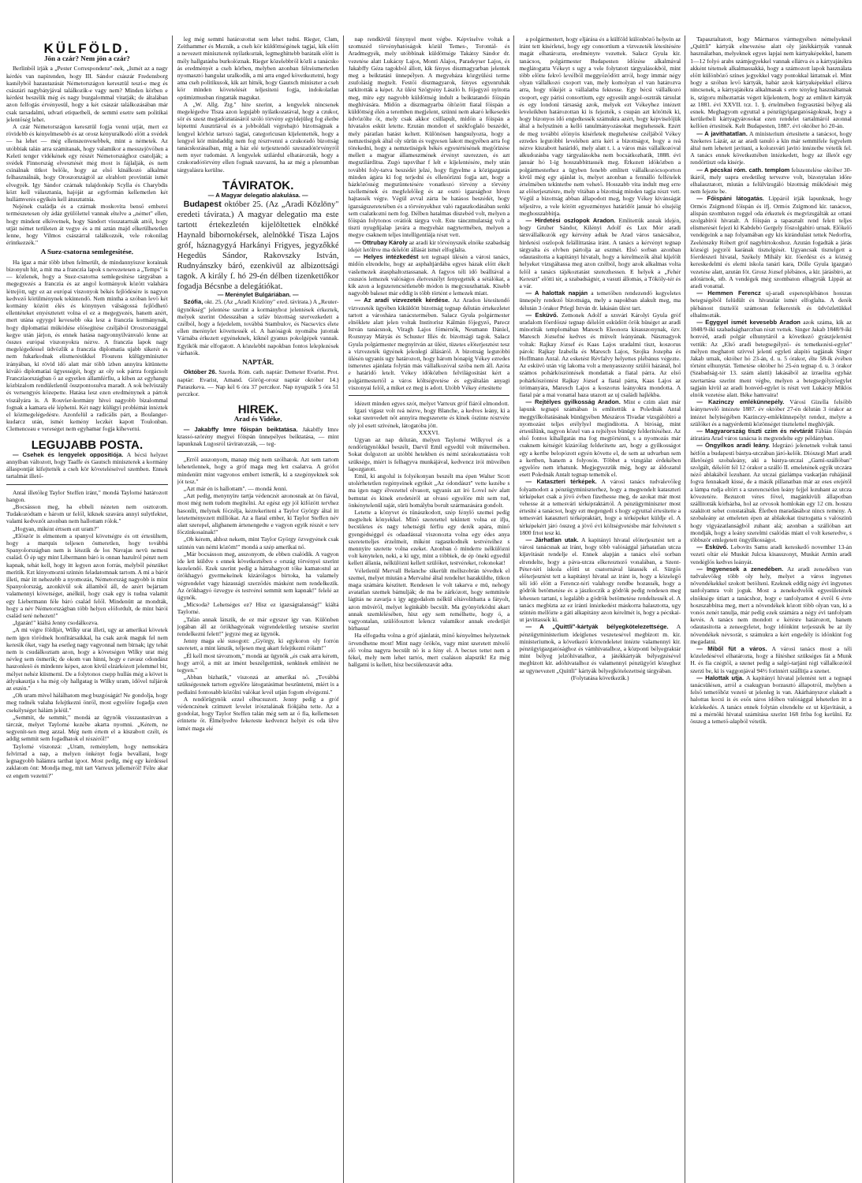KÜLFÖLD.
Jön a czár? Nem jön a czár?
Berlinből irják a „Pester Correspondenz"-nek, „Ismét az a nagy kérdés van napirenden, hogy III. Sándor császár Fredensborg kastélyból hazautazását Németországon keresztül teszi-e meg és császári nagybátyjával találkozik-e vagy nem? Minden körben e kérdést beszélik még és nagy buzgalommal vitatják; de általában azon felfogás érvényesül, hogy a két császár találkozásában már csak tarsadalmi, udvari etiquetbeli, de semmi esetre sem politikai jelentőség lehet.
A czár Németországon keresztül fogja venni utját, mert ez rövidebb és kényelmesebb és az orosz kényuralkodó előtt a svédek — ha lehet — még ellenszenvesebbek, mint a németek. Az utóbbiak talán arra számitanak, hogy valamikor a messzejövőben a Keleti tenger vidékének egy részét Németországhoz csatolják; a svédek Finnország elvesztését még most is fájlalják, és nem csinálnak titkot belőle, hogy az első kinálkozó alkalmat felhasználnák, hogy Oroszországtól az elrablott provintiát ismét elvegyék. Igy Sándor czárnak tulajdonkép Scylla és Charybdis közt kell választania, hajóját az egyformán kellemetlen két hullámverés egyikén kell átusztatnia.
Nejének családja és a czárnak moskovita benső emberei természetesen oly ádáz gyülölettel vannak eltelve a „német" ellen, hogy mindent elkövetnek, hogy Sándort visszatartsák attól, hogy utját német területen át vegye és a mi aztán majd elkerülhetetlen lenne, hogy Vilmos császárral találkozzék, vele rokonilag érintkezzék."
A Suez-csatorna semlegesitése.
Ha igaz a már több izben felmerült, de mindannyiszor korainak bizonyult hir, a mit ma a franczia lapok s nevezetesen a „Temps" is — közlenek, hogy a Suez-csatorna semlegesitése tárgyában a megegyezés a franczia és az angol kormányok között valahára létrejött, ugy ez az európai viszonyok békés fejlődésére is nagyon kedvező körülménynek tekintendő. Nem mintha a szóban levő két kormány között élés és könynyen válságossá fejlődhető ellentéteket enyésztetett volna el ez a megegyezés, hanem azért, mert utána egyygel kevesebb oka lesz a franczia kormánynak, hogy diplomatiai működése elősegitése czéljából Oroszországgal kegye után járjon, és ennek hatása nagyonnyilvánvaló lenne az összes európai viszonyokra nézve. A franczia lapok nagy megelégedéssel üdvözlik a franczia diplomatia ujabb sikerét és nem fukarkodnak elismerésükkel Flourens külügyminiszter irányában, ki rövid idő alatt már több izben annyira kitüntette kiváló diplomatiai ügyességét, hogy az oly sok pártra forgácsolt Francziaországban ő az egyetlen államférfiu, a kiben az egyhangu közbizalom rendületlenül összpontosulva maradt. A sok belviszály és versengyés közepette. Hatása lesz ezen eredménynek a pártok viszályára is. A Rouvier-kormány hivei nagyobb bizalommal fognak a kamara elé léphetni. Két nagy külügyi problémát intéztek el közmegelégedésre. Azonfelül a radicális párt, a Boulanger-kudarcz után, ismét kemény leczkét kapott Toulonban. Clemenceau e vereséget nem egyhamar fogja kiheverni.
LEGUJABB POSTA.
— Csehek és lengyelek opposi­tiója. A bécsi helyzet annyiban változott, hogy Taaffe és Gautsch miniszterek a kormány állaspontját kifejtették a cseh kör követeléseivel szemben. Ennek tartalmát illető-
Antal illetőleg Taylor Steffen iránt," mondá Taylorné határozott hangon.
„Bocsásson meg, ha ebbeli nézeten nem osztozom. Tudakozódtam e három ur felől, kiknek szavára annyi sulytfektet, valami kedvezőt azonban nem hallottam rólok."
„Hogyan, miként értsem ezt uram?"
„Először is elmentem a spanyol követségre és ott értesültem, hogy a marquis teljesen ösmeretlen, hogy továbbá Spanyolországban nem is létezik de los Navajas nevü nemesi család. Ő ép ugy mint Libermann báró is onnan hazulról pénzt nem kapnak, tehát kell, hogy itt legyen azon forrás, melyből pénzüket meritik. Ezt kinyomozni szintén feladatomnak tartom. A mi a bárót illeti, már itt nehezebb a nyomozás, Németország nagyobb is mint Spanyolország, azonkivül sok államból áll, de azért bejártam valamennyi követséget, anélkül, hogy csak egy is tudna valamit egy Liebermann féle báró család felől. Mindenütt az mondták, hogy a név Németországban több helyen előfordult, de mint bárói család seré nehezen!"
„Igazán!" kiáltá Jenny csodálkozva.
„A mi végre földijét, Wilky urat illeti, ugy az amerikai követek nem igen törődnek honfitársaikkal, ha csak azok maguk fel nem keresik őket, vagy ha esetleg nagy vagyonnal nem birnak; igy tehát nem is csudálkoztam azon, hogy a követségen Wilky urat még névleg sem ösmerik; de okom van hinni, hogy e ravasz odondász haszonlesö és mindenre képes, azon kivül elzárkózott jelemmel bir, mélyet nehéz kiismerni. De a folytonos csepp hullás még a követ is átlyukasztja s ha még oly hallgatag is Wilky uram, idővel tuljárok az eszén."
„Oh uram mivel hálálhatom meg buzgóságát! Ne gondolja, hogy meg tudnék valaha felejtkezni önről, most egyelőre fogadja ezen csekélységet hálám jeléül."
„Semmit, de semmit," mondá az ügynök visszautasitvan a tárczát, melyet Taylorné kezébe akarta nyomni. „Kérem, ne segyenit-sen meg azzal. Még nem értem el a kiszabott czélt, és addig semmit sem fogadhatok el részéről!"
Taylorné viszonzá: „Uram, reménylem, hogy nemsokára felvirrad a nap, a melyen önkényt fogja bevallani, hogy legnagyobb hálámra tarthat igoot. Most pedig, még egy kérdéssel zaklatom önt: Mondja meg, mit tart Varreux jelleméről! Félre akar ez engem vezetni?"
leg még semmi határozottat sem lehet tudni. Rieger, Clam, Zeithammer és Meznik, a cseh kör küldöttségének tagjai, kik előtt a nevezett miniszterek nyilatkoztak, legmeghittebb barátaik előtt is mély hallgatásba burkolóznak. Rieger közelebbről közli a tanácsko ás eredményét a cseh körben, melyben azonban félreismertetlen nyomasztó hangulat uralkodik, a mi arra enged következtetni, hogy ama cseh politikusok, kik azt hitték, hogy Gautsch miniszter a cseh kör minden követelését teljesiteni fogja, indokolatlan optimizmusban ringatták magukat.
A „W. Allg. Ztg." hire szerint, a lengyelek nincsenek megelégedve Tisza azon legujabb nyilatkozatával, hogy a czukor, sör és szesz megadóztatásáról szóló törvény egyidejüleg fog életbe léptettni Ausztriával és a jobboldali végrehajtó bizottságnak a lengyel körhöz tartozó tagjai, categoricusan kijelentették, hogy a lengyel kör mindaddig nem fog résztvenni a czukoradó bizottság tanácskozásaiban, mig a ház elé terjesztendő szeszadótörvényről nem nyer tudomást. A lengyelek szilárdul elhatározták, hogy a czukoradótörvény ellen fognak szavazni, ha az még a plenumban tárgyalásra kerülne.
TÁVIRATOK.
— A Magyar delegatio alakulása. —
Budapest október 25. (Az „Aradi Közlöny" eredeti távirata.) A magyar delegatio ma este tartott értekezletén kijelöltettek elnökké Haynald bibornokérsek, alelnökké Tisza Lajos gróf, háznagygyá Harkányi Frigyes, jegyzőkké Hegedüs Sándor, Rakovszky István, Rudnyánszky báró, ezenkivül az albizottsági tagok. A király f. hó 29-én délben tizenkettőkor fogadja Bécsnbe a delegátiókat.
— Merénylet Bulgáriában. —
Szófia, okt. 25. (Az „Aradi Közlöny" ered. távirata.) A „Reuter-ügynökség" jelentése szerint a kormányhoz jelentések érkeztek, melyek szerint Odesszában a szláv bizottság szervezkedett a czélból, hogy a fejedelem, továbbá Stambulov, és Nacsevics élete ellen merénylet követtessék el. A hatóságok nyomába jutottak Várnába érkezett egyéneknek, kiknél gyanus pokolgépek vannak. Egyikök már elfogatott. A közelebbi napokban fontos leleplezések várhatók.
NAPTÁR.
Október 26. Szerda. Róm. cath. naptár: Demeter Evarist. Prot. naptár: Evarist, Amand. Görög-orosz naptár október 14.) Paraszkeva. — Nap kél 6 óra 37 perczkor. Nap nyugszik 5 óra 51 perczkor.
HIREK.
Arad és Vidéke.
— Jakabffy Imre főispán beiktatása. Jakabffy Imre krassó-szörény megyei főispán ünnepélyes beiktatása, — mint lapunknak Lugosról táviratozzák, — teg-
„Erről asszonyom, manap még nem szólhatok. Azt sem tartom lehetetlennek, hogy a gróf maga meg lett csalatva. A grófot mindenütt mint vagyonos embert ismerik, ki a szegényeknek sok jót tesz."
„Azt már én is hallottam". — mondá Jenni.
„Azt pedig, menynyire tartja védenczét azonosnak az ön fiával, most még nem tudom megitélni. Az egész egy jól kifőzött tervhez hasonlit, melynek főczélja, kézrekeriteni a Taylor György által itt leteteményezett milliókat. Az a fiatal ember, ki Taylor Steffen név alatt szerepel, alighanem ártenengedte e vagyon egyik részét e terv főczinkosainak!"
„Oh kérem, ahhoz nekem, mint Taylor György özvegyének csak szintén van némi közöm!" mondá a szép amerikai nő.
„Már bocsásson meg, asszonyom, de ebben csalódik. A vagyon ide lett küldve s ennek következtében e ország törvényei szerint kezelendő. Ezek szerint pedig a hátrahagyott tőke kamatostul az örökhagyó gyermekeinek kizárólagos birtoka, ha valamely végrendelet vagy házassági szerződés másként nem rendelkezik. Az örökhagyó özvegye és testvérei semmit sem kapnak!" felelé az ügynök.
„Micsoda? Lehetséges ez? Hisz ez igazságtalanság!" kiáltá Taylorné.
„Talán annak látszik, de ez már egyszer igy van. Különben jogában áll az örökhagyónak végrendeletileg tetszése szerint rendelkezni felett!" jegyzé meg az ügynök.
Jenny maga elé susogott: „György, ki egykoron oly forrón szeretett, a mint látszik, teljesen meg akart felejtkezni rólam!"
„Él kell most távoznom," mondá az ügynök „és csak arra kérem, hogy arról, a mit az imént beszélgettünk, senkinek említést ne tegyen."
„Abban bizhatik," viszonzá az amerikai nő. „Továbbá szükségesnek tartom egyelőre látogatásimat beszüntetni, miért is a pedlaini fontosabb közölni valókat levél utján fogom elvégezni."
A rendőrügynök ezzel elbucsuzott. Jenny pedig a gróf védenczének czimzett levelet irósztalának fiókjába tette. Az a gondolat, hogy Taylor Steffen talán még sem az ő fia, kellemesen érintette őt. Élmélyedve fekereste kedvencz helyét és oda ülve ismét maga elé
nap rendkivül fénynyel ment végbe. Képviselve voltak a szomszéd törvényhatóságok közül Temes-, Torontál- és Aradmegyék, mely utóbbinak küldöttsége Takátsy Sándor dr. vezetése alatt Lukácsy Lajos, Monti Alajos, Paradeyser Lajos, és Jakabffy Géza tagokból állott, kik fényes díszmagyarban jelentek meg a beiktatási ünnepélyen. A megyeháza közgyülési terme zsufolásig megtelt. Festői díszmagyarok, fényes egyenruhák tarkitották a képet. Az ülést Szögyény László h. főjegyző nyitotta meg, mire egy nagyobb küldöttség indult a beiktatandó főispán meghivására. Midőn a díszmagyarba öltözött fiatal főispán a küldöttség élén a teremben megjelent, szünni nem akaró lelkesedés üdvözölte őt, mely csak akkor csillapult, midőn a főispán a hivatalos esküt letette. Ezután mondott el székfoglaló beszédét, mely páratlan hatást keltett. Különösen hangsulyozta, hogy a nemzetiségek által oly sürün és vegyesen lakott megyében arra fog törekedni, hogy a nemzetiségek békés egyetértésének megőrizése mellett a magyar állameszmének érvényt szerezzen, és azt megszilárditsa. Zugó tapsvihar f lelt e kijelentésére, mely után további foly-tatva beszédét jelzé, hogy figyelme a közigazgatás minden ágára ki fog terjedni és ellenőrizni fogja azt, hogy a házközösség megszüntetésére vonatkozó törvény a törvény szellemének és megfelelőleg és az osztó igazsághoz hiven hajtassék végre. Végül avval zárta be hatásos beszédét, hogy igazságszeretetében és a törvényekhez való ragaszkodásában senki sem csalatkozni nem fog. Délben hatalmas díszebéd volt, melyen a főispán folytonos ovátiók tárgya volt. Este tánczmulatság volt a tiszti nyugdíjalap javára a megyeház nagytermében, melyen a megye csaknem teljes intelligentiája részt vett.
— Ottrubay Károly az aradi kir törvényszék elnöke szabadság idejét letöltve ma délelőtt állását ismét elfoglalta.
— Helyes intézkedést tett tegnapi ülésén a városi tanács, midőn elrendelte, hogy az asphaltjárdába egyes házak előtt ékelt vaslemezek átasphaltoztassanak. A fagyos téli idő beálltával a csuszós lemezek valóságos életveszélyt fenyegették a sétálókat, a kik azon a legszerencsétlenebb módon is megcsuszhattak. Kisebb nagyobb baleset már eddig is több történt e lemezek miatt.
— Az aradi vizvezeték kérdése. Az Aradon létesitendő vizvezeték ügyében kiküldött bizottság tegnap délután értekezletet tartott a városháza tanácstermében. Salacz Gyula polgármester elnöklete alatt jelen voltak Institorisz Kálmán főjegyző, Parecz István tanácsnok, Viragh Lajos főmérnök, Neumann Dániel, Rozsnyay Mátyás és Schuster Illés dr. bizottsági tagok. Salacz Gyula polgármester megnyitván az ülést, tüzetes előterjesztést tesz a vizvezeték ügyének jelenlegi állásáról. A bizottság legutóbbi ülésén ugyanis ugy határozott, hogy három hónapig Vékey ezredes ismeretes ajánlata folytán más vállalkozóval szóba nem áll. Azóta e határidő letelt. Vékey időközben felvilágositást kért a polgármestertől a város költségvetése és egyáltalán anyagi viszonyai felől, a miket ez meg is adott. Utóbb Vékey értesitette
idézett minden egyes szót, melyet Varreux gróf fiáról elmondott.
Igazi vigasz volt reá nézve, hogy Blanche, a kedves leány, ki a sokat szenvedett nőt annyira megszerette és kinek őszinte részvéte oly jol esett szivének, látogatóba jött.
XXXVI.
Ugyan az nap délután, melyen Taylorné Wilkyvel és a rendőrügynökkel beszélt, Darvil Emil egyedül volt műtermében. Sokat dolgozott az utóbbi hetekben és némi szórakoztatásra volt szüksége, miért is felhagyva munkájával, kedvencz irói müveiben lapozgatott.
Emil, ki angolul is folyékonyan beszélt ma épen Walter Scott utolérhetetlen regényeinek egyikét „Az ódondászt" vette kezébe s ma igen nagy élvezettel olvasott, ugyanis azt iró Lovel név alatt bemutat és kinek eredetéről az olvasó egyelőre mit sem tud, önkénytelenül saját, sürü homályba borult származására gondolt.
Letette a könyvet és tűnászkodott, szép fénylő szemei pedig megteltek könyekkel. Minő szeretettel tekintett volna ez ifju, becsületes és nagy tehetségü férfiu egy derék apára, minő gyengédséggel és odaadással viszonozta volna egy édes anya szeretetteljes érzelmeit, miként ragaszkodnék testvéreihez s mennyire szerette volna ezeket. Azonban ő minderre nélkülözni volt kénytelen, neki, a ki ugy, mint a többiek, de ép öneki egyedül kellett állania, nélkülözni kellett szülőket, testvéreket, rokonokat!
Véletlenül Mervall Belanche sikerült mellszobrán tévedtek el szemei, melyet miután a Mervalné által rendeltet hazaküldte, titkon maga számára készitett. Rendesen le volt takarva e mü, nehogy avatatlan szemek bámulják; de ma be zárkózott, hogy semmitele lágitás ne zavarja s igy aggodalom nélkül eltávolithatta a fátyolt, azon müvéről, melyet leginkább becsült. Ma gyönyörködni akart annak szemlélésében, hisz egy sem remélhette, hogy ő, a vagyontalan, szülőfosztott lelencz valamikor annak eredetijét birhassa!
Ha elfogadta volna a gróf ajánlatát, minő kényelmes helyzetnek örvendhetne most! Mint nagy örökös, vagy mint szeretett mivelő elő volna nagyra becsült nő is a fény el. A becses tettet nem a fékel, mely nem lehet tartós, mert csaláson alapszik! Ez még hallgatni is kellett, hisz becsületszavát adta.
a polgármestert, hogy eljárása és a külföld különböző helyein az iránt tett kisérletei, hogy egy consortium a vizvezeték létesitésére magát elhatározta, eredményre vezettek. Salacz Gyula kir. tanácsos, polgármester Budapesten időzése alkalmával meglátogatta Vékeyt s ugy a vele folytatott tárgyalásokból, mint több előtte fekvő levélből meggyőződött arról, hogy immár négy olyan vállalkozó csoport van, mely komolyan el van határozva arra, hogy tőkéjét a vállalatba fektesse. Egy bécsi vállalkozó csoport, egy párisi consortium, egy egyesült angol-osztrák társulat és egy londoni társaság azok, melyek ezt Vékeyhez intézett leveleikben határozottan ki is fejezték, s csupán azt kötötték ki, hogy bizonyos idő engedtessék számukra azért, hogy képviselőjük által a helyszinén a kellő tanulmányozásokat megtehessék. Ezért de meg további előnyös kisérletek megtehetése czéljából Vékey ezredes legutóbbi levelében arra kéri a bizottságot, hogy a reá nézve kiszabott határidő, mely alatt t. i. a város más vállalkozóval alkudozásba vagy tárgyalásokba nem bocsátkozhatik, 1888. évi január hó 1-ig hosszabbittassék meg. Érkezett időközben a polgármesterhez a ügyben fenebb emlitett vállalkozócsoporton kivül még egy ajánlat is, melyet azonban a fennálló felfételek értelmében tekintetbe nem vehető. Hosszabb vita indult meg erre az előterjesztésre, mely vitában a bizottság minden tagja részt vett. Végül a bizottság abban állapodott meg, hogy Vékey kivánságát teljesitve, a vele kötött egyezményes határidőt január hó elsejéig meghosszabbitja.
— Hirdetési oszlopok Aradon. Emlitettük annak idején, hogy Gruber Sándor, Kilényi Adolf és Lux Mór aradi társvállalkozók egy kérvény adtak be Arad város tanácsához, hirdetési oszlopok felállittatása iránt. A tanács a kérvényt tegnap tárgyalta és elvben pártolja az eszmét. Első sorban azonban odautasitotta a kapitányi hivatalt, hogy a kérelmezők által kijelölt helyeket vizsgáltassa meg azon czélból, hogy azok alkalmas volta felől a tanács tájékoztatást szerezhessen. E helyek a „Fehér Kereszt" előtti tér, a szabadságtér, a vasuti állomás, a Tököly-tér és a vár.
— A halottak napján a temetőben rendezendő kegyeletes ünnepély rendező bizottsága, mely a napokban alakult meg, ma délután 3 órakor Priegl István dr. lakásán ülést tart.
— Esküvő. Zemonek Adolf a szsvári Károlyi Gyula gróf uradalom föerdőszé tegnap délelőtt esküdött örök hüséget az aradi minoriták templomában Maresch Eleonora kisasszonynak, özv. Maresch Józsefné kedves és müvelt leányának. Násznagyok voltak: Rajkay József és Kaas Lajos uradalmi tiszt, koszorus párok: Rajkay Izabella és Maresch Lajos, Szojka Jozepha és Hoffmann Antal. Az esketést Révfalvy helyettes plébánus végezte. Az esküvő után víg lakoma volt a menyasszony szülői házánál, hol számos pohárköszöntések mondattak a fiatal párra. Az első pohárköszöntést Rajkay József a fiatal párra, Kaas Lajos az örömanyára, Maresch Lajos a koszorus leányokra mondotta. A fiatal pár a mai vonattal haza utazott az uj családi hajlékba.
— Rejtélyes gyilkosság Aradon. Mint e czim alatt már lapunk tegnapi számában is emlitettük a Polednák Antal meggyilkoltatásának bünügyében Mészáros Tivadar vizsgálóbiró a nyomozást teljes erélylyel megindította. A biróság, mint értesülünk, nagyon közel van a rejtélyes bünügy felderitéséhez. Az első fontos kihallgatás ma fog megtörténni, s a nyomozás már csaknem kétségét kizárólag felderitette azt, hogy a gyilkosságot egy a kertbe belopózott egyén követte el, de sem az udvarban sem a kertben, hanem a folyosón. Többet a vizsgálat érdekében egyelőre nem irhatunk. Megjegyezzük még, hogy az áldozatul esett Polednák Antalt tegnap temették el.
— Kataszteri térképek. A városi tanács tudvalevőleg folyamodott a pénzügyminiszterhez, hogy a megrendelt kataszteri térképeket csak a jövő évben fizethesse meg, de azokat már most vehesse át a temesvári térképraktártól. A pénzügyminiszter most értesité a tanácsot, hogy ezt megengedi s hogy egyuttal értesitette a temesvári kataszteri térképraktárt, hogy a térképeket küldje el. A térképekért járó összeg a jövő évi költségvetésbe már felvétetett s 1800 frtot tesz ki.
— Járhatlan utak. A kapitányi hivatal előterjesztést tett a városi tanácsnak az iránt, hogy több valósággal járhatatlan utcza kijavitását rendelje el. Ennek alapján a tanács első sorban elrendelte, hogy a páva-utcza elkeresztező vonalában, a Szent-Péter-téri iskola előtti ut csatornával látassék el. Sürgős előterjesztést tett a kapitányi hivatal az iránt is, hogy a közelegő téli idő előtt a Ferencz-téri valahogy rendbe hozassék, hogy a gödrök betömetése és a jászkoczik a gödrök pedig rendesen meg lehessen tartani, s legalább a gödrök betömetése rendeltessék el. A tanács megbizta az ez iránti intézkedést máskorra halasztotta, ugy szintén mellőzte a gáti alkapitány azon kérelmét is, hogy a pécskai-ut javittassék ki.
— A „Quittli"-kártyák bélyegkötelezettsége. A pénzügyministerium ideiglenes veszetesével megbizott m. kir. ministeriumok, a következő körrendeletet intézte valamennyi kir. pénzügyigazgatósághoz és vámhivatalhoz, a központi bélyegraktár mint bélyeg jelzőhivatalhoz, a játékkártyák bélyegzésével megbizott kir. adóhivatalhoz és valamennyi pénzügyőri közeghez az ugynevezett „Quittli" kártyák bélyegkötelezettség tárgyában.
(Folytatása következik.)
Tapasztaltatott, hogy Mármaros vármegyében némelyeknél „Quittli" kártyák elnevezése alatt oly játékkártyák vannak használatban, melyeknek egyes lapjai nem kártyaképekkel, hanem 1—12 folyó arabs számjegyekkel vannak ellátva és a kártyajátékra akként tétetnek alkalmassakká, hogy a számozott lapok használata előtt különböző szines jegyekkel vagy pontokkal láttatnak el. Mint hogy a szóban levő kártyák, habár azok kártyaképekkel ellátva nincsenek, a kártyajátékra alkalmasak s erre tényleg használtatnak is, szigoru miheztartás végett kijelentem, hogy az emlitett kártyák az 1881. évi XXVII. tcz. 1. §. értelmében fogyasztási bélyeg alá esnek. Meghagyom egyuttal a pénzügyigazgatóságoknak, hogy a kerületbeli kártyagyárosokat ezen rendelet tartalmáról azonnal kellően értesitsék. Kelt Budapesten, 1887. évi október hó 20-án.
— A javithatatlan. A ministerium értesitette a tanácsot, hogy Szekeres Lázár, az az aradi tanuló a kin már semmifele fegyelem által nem lehetett javitani, a kolozsvári javitó intézetbe vétetik fel. A tanács ennek következtében intézkedett, hogy az illetőt egy rendőrtiszt oda kisérje.
— A pécskai róm. cath. templom felszentelése október 30-ikáról, mely uapra eredetileg tervezve volt, bizonytalan időre elhalasztatott, miután a felülvizsgáló bizottság működését még nem fejezte be.
— Főispáni látogatás. Lippáról irják lapunknak, hogy Ormós Zsigmond főispán és ifj. Ormós Zsigmond kir. tanácsos, alispán szombaton reggel oda érkeztek és megvizsgálták az ottani szolgabirói hivatalt. A főispán a tapasztalt rend felett teljes elismerését fejezi ki Kabdebó Gergely főszolgabiró urnak. Előkelő vendégeink a nap folyamában egy kis kirándulást tettek Nedorfra, Zeelénszky Róbert gróf nagybirtokoshoz. Azután fogadták a járás községi jegyzői karának tisztelgését. Ugyancsak tisztelgett a főerdészeti hivatal, Székely Mihály kir. főerdész és a község kereskedelmi és elemi iskola tanári kara, Dölle Gyula igazgató vezetése alatt, azután föt. Grosz József plébános, a kir. járásbiró, az adótárnok, stb. A vendégek még szombaton elhagyták Lippát az aradi vonattal.
— Hemmen Ferencz uj-aradi esperesplébános hosszas betegségéből felüdült és hivatalát ismét elfoglalta. A derék plébánost tisztelői számosan felkeresték és üdvözletükkel elhalmozták.
— Egygyel ismét kevesebb Aradon azok száma, kik az 1848/9-iki szabadságharczban részt vettek. Singer Jakab 1848/9-iki honvéd, aradi polgár elhunytáról a következő gyászjelentést vettük: Az „Első aradi betegsegélyző- és temetkezési-egylet" mélyen meghatott szivvel jelenti egyleti alapitó tagjának Singer Jakab urnak, október hó 23-án, d. u. 5 órakor, élte 58-ik évében történt elhunytát. Temetése október hó 25-én tegnap d. u. 3 órakor (Szabadság-tér 13. szám alatti) lakásából az izraelita egyház szertartása szerint ment végbe, melyen a betegsegélyzőegylet tagjain kivül az aradi honvéd-egylet is részt vett Lukácsy Miklós elnök vezetése alatt. Béke hamvaira!
— Kazinczy emlékünnepély. Városi Gizella felsőbb leánynevelő intézete 1887. év október 27-én délután 3 órakor az intézet helyiségében Kazinczy-emlékünnepélyt rendez, melyre a szülőket és a nagyérdemü közönséget tisztelettel meghivják.
— Magyarország tiszti czim és névtárát Fábián főispán átiratára Arad város tanácsa is megrendelte egy példányban.
— Öngyilkos aradi leány. Idegrázó jelenetnek voltak tanui hétfőn a budapesti bástya-utczában járó-kelők. Diószegi Mari aradi illetőségü szobaleány, aki a bástya-utczai „Garni-szállóban" szolgált, délelőtt fél 12 órakor a szálló II. emeletének egyik utczára néző ablakából lezuhant. Az utczai gázlámpa vaskarján ruhájánál fogva fennakadt kissé, de a másik pillanatban már az eses erejétől a lámpa rudja eltört s a szerencsétlen leány fejjel lezuhant az utcza kövezetére. Bezuzott véres fővel, magánkivüli állapotban szállitották kórházba, hol az orvosok homlokán egy 12 cm. hosszu szakitott sebet constatáltak. Életben maradásához nincs remény. A szobaleány az emeleten épen az ablakokat tisztogatta s valószinü hogy vigyázatlanságból zuhant alá; azonban a szállóban azt mondják, hogy a leány szerelmi csalódás miatt el volt keseredve, s többször emlegetett öngyilkosságot.
— Esküvő. Lebovits Samu aradi kereskedő november 13-án vezeti oltár elé Muskát Julcsa kisasszonyt, Muskát Armin aradi vendéglős kedves leányát.
— Ingyenesek a zenedében. Az aradi zenedében van tudvalevőleg több oly hely, melyet a város ingyenes növendékekkel szokott betölteni. Ezeknek eddig négy évi ingyenes tanfolyamra volt joguk. Most a zenekedvelők egyesületének elnöksége útiart a tanácshoz, hogy e tanfolyamot 4 évről 6 évre hoszszabbitsa meg, mert a növendékek közott több olyan van, ki a vonós zenét tanulja, már pedig ezek számára a négy évi tanfolyam kevés. A tanács nem mondott e kérésre határozott, hanem odautasitotta a zeneegyletet, hogy időnkint terjesszék be az ily növendékek névsorát, s számukra a kért engedély is időnkint fog megadatni.
— Miből füt a város. A városi tanács most a téli közeledésével elhatározta, hogy a fűtéshez szükséges fát a Munk H. és fia czégtől, a szenet pedig a salgó-tarjáni régi vállalkozótól szerzi be, ki is vaggonjával 94½ forintért szállitja a szenet.
— Halottak utja. A kapitányi hivatal jelentést tett a tegnapi tanácsülésen, arról a csakugyan borzasztó állapotról, melyben a felső temetőhöz vezető ut jelenleg is van. Akárhányszor elakadt a halottas kocsi is és esős sáros időben valósággal lehetetlen itt a közlekedés. A tanács ennek folytán elrendelte ez ut kijavitását, a mi a mérnöki hivatal számitása szerint 168 frtba fog kerülni. Ez összeg a temető-alapból vétetik.